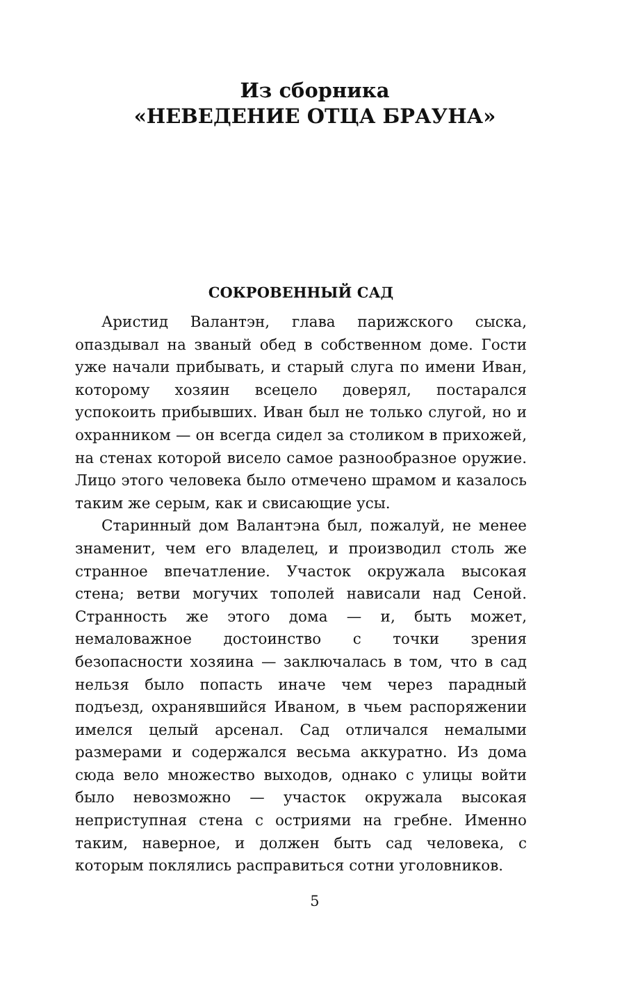Из сборника
«НЕВЕДЕНИЕ ОТЦА БРАУНА»
СОКРОВЕННЫЙ САД
Аристид Валантэн, глава парижского сыска, опаздывал на званый обед в собственном доме. Гости уже начали прибывать, и старый слуга по имени Иван, которому хозяин всецело доверял, постарался успокоить прибывших. Иван был не только слугой, но и охранником — он всегда сидел за столиком в прихожей, на стенах которой висело самое разнообразное оружие. Лицо этого человека было отмечено шрамом и казалось таким же серым, как и свисающие усы.
Старинный дом Валантэна был, пожалуй, не менее знаменит, чем его владелец, и производил столь же странное впечатление. Участок окружала высокая стена; ветви могучих тополей нависали над Сеной. Странность же этого дома — и, быть может, немаловажное достоинство с точки зрения безопасности хозяина — заключалась в том, что в сад нельзя было попасть иначе чем через парадный подъезд, охранявшийся Иваном, в чьем распоряжении имелся целый арсенал. Сад отличался немалыми размерами и содержался весьма аккуратно. Из дома сюда вело множество выходов, однако с улицы войти было невозможно — участок окружала высокая неприступная стена с остриями на гребне. Именно таким, наверное, и должен быть сад человека, с которым поклялись расправиться сотни уголовников.
5